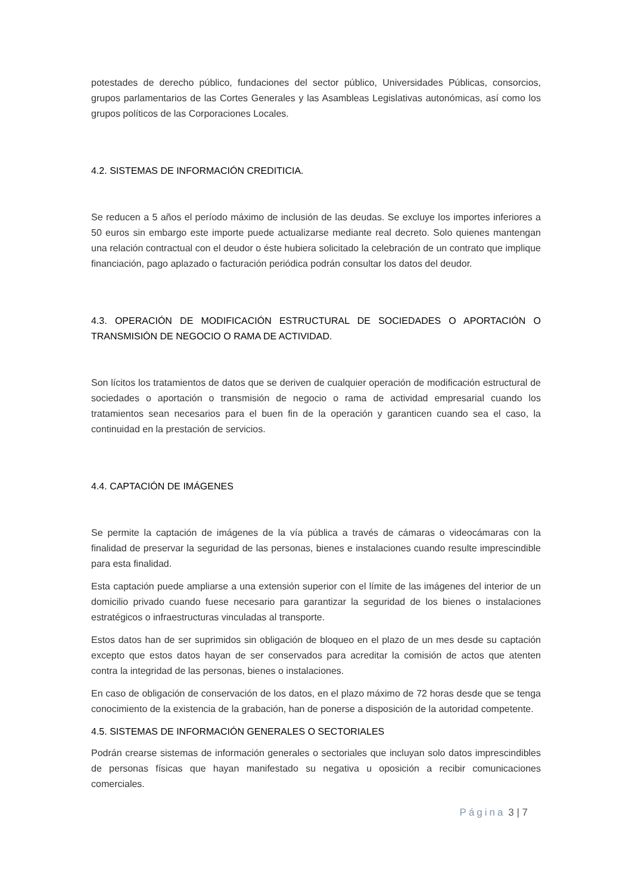potestades de derecho público, fundaciones del sector público, Universidades Públicas, consorcios, grupos parlamentarios de las Cortes Generales y las Asambleas Legislativas autonómicas, así como los grupos políticos de las Corporaciones Locales.
4.2. SISTEMAS DE INFORMACIÓN CREDITICIA.
Se reducen a 5 años el período máximo de inclusión de las deudas. Se excluye los importes inferiores a 50 euros sin embargo este importe puede actualizarse mediante real decreto. Solo quienes mantengan una relación contractual con el deudor o éste hubiera solicitado la celebración de un contrato que implique financiación, pago aplazado o facturación periódica podrán consultar los datos del deudor.
4.3. OPERACIÓN DE MODIFICACIÓN ESTRUCTURAL DE SOCIEDADES O APORTACIÓN O TRANSMISIÓN DE NEGOCIO O RAMA DE ACTIVIDAD.
Son lícitos los tratamientos de datos que se deriven de cualquier operación de modificación estructural de sociedades o aportación o transmisión de negocio o rama de actividad empresarial cuando los tratamientos sean necesarios para el buen fin de la operación y garanticen cuando sea el caso, la continuidad en la prestación de servicios.
4.4. CAPTACIÓN DE IMÁGENES
Se permite la captación de imágenes de la vía pública a través de cámaras o videocámaras con la finalidad de preservar la seguridad de las personas, bienes e instalaciones cuando resulte imprescindible para esta finalidad.
Esta captación puede ampliarse a una extensión superior con el límite de las imágenes del interior de un domicilio privado cuando fuese necesario para garantizar la seguridad de los bienes o instalaciones estratégicos o infraestructuras vinculadas al transporte.
Estos datos han de ser suprimidos sin obligación de bloqueo en el plazo de un mes desde su captación excepto que estos datos hayan de ser conservados para acreditar la comisión de actos que atenten contra la integridad de las personas, bienes o instalaciones.
En caso de obligación de conservación de los datos, en el plazo máximo de 72 horas desde que se tenga conocimiento de la existencia de la grabación, han de ponerse a disposición de la autoridad competente.
4.5. SISTEMAS DE INFORMACIÓN GENERALES O SECTORIALES
Podrán crearse sistemas de información generales o sectoriales que incluyan solo datos imprescindibles de personas físicas que hayan manifestado su negativa u oposición a recibir comunicaciones comerciales.
Página 3 | 7